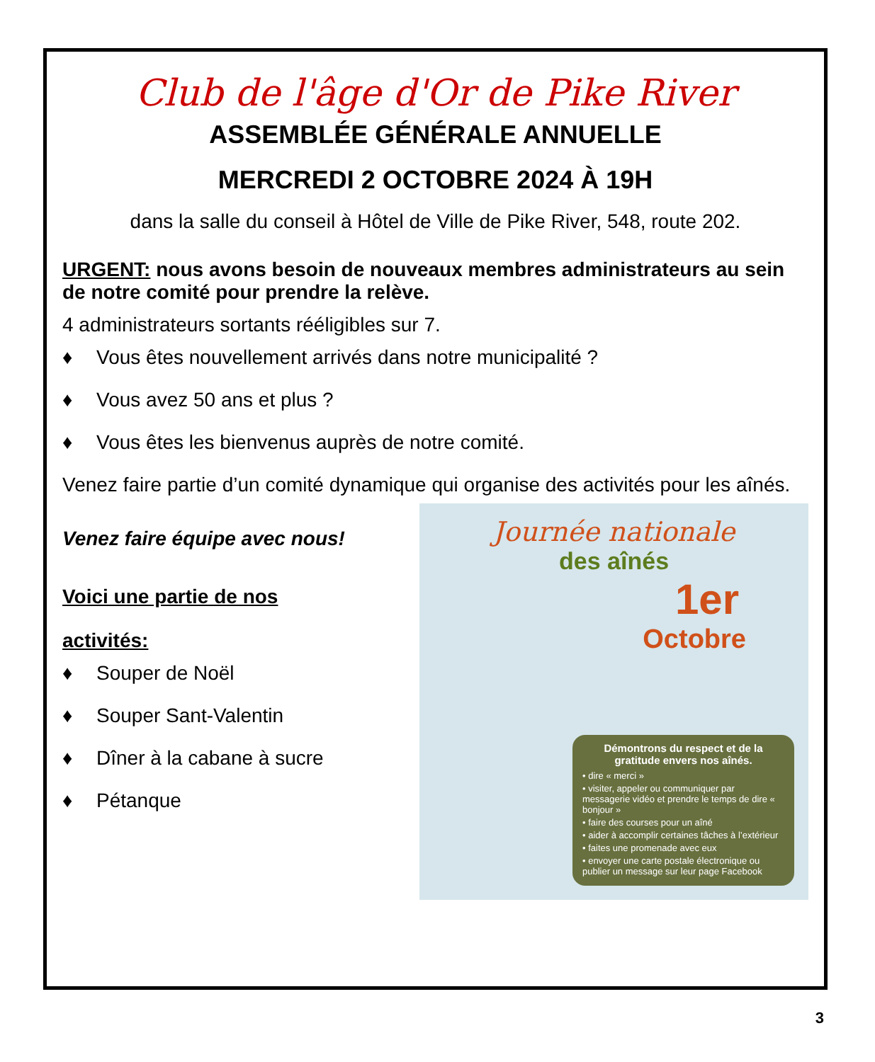Club de l'âge d'Or de Pike River
ASSEMBLÉE GÉNÉRALE ANNUELLE
MERCREDI 2 OCTOBRE 2024 À 19H
dans la salle du conseil à Hôtel de Ville de Pike River, 548, route 202.
URGENT: nous avons besoin de nouveaux membres administrateurs au sein de notre comité pour prendre la relève.
4 administrateurs sortants rééligibles sur 7.
♦ Vous êtes nouvellement arrivés dans notre municipalité ?
♦ Vous avez 50 ans et plus ?
♦ Vous êtes les bienvenus auprès de notre comité.
Venez faire partie d’un comité dynamique qui organise des activités pour les aînés.
Venez faire équipe avec nous!
Voici une partie de nos
activités:
♦ Souper de Noël
♦ Souper Sant-Valentin
♦ Dîner à la cabane à sucre
♦ Pétanque
Journée nationale
des aînés
1er
Octobre
Démontrons du respect et de la gratitude envers nos aînés.
• dire « merci »
• visiter, appeler ou communiquer par messagerie vidéo et prendre le temps de dire « bonjour »
• faire des courses pour un aîné
• aider à accomplir certaines tâches à l’extérieur
• faites une promenade avec eux
• envoyer une carte postale électronique ou publier un message sur leur page Facebook
3